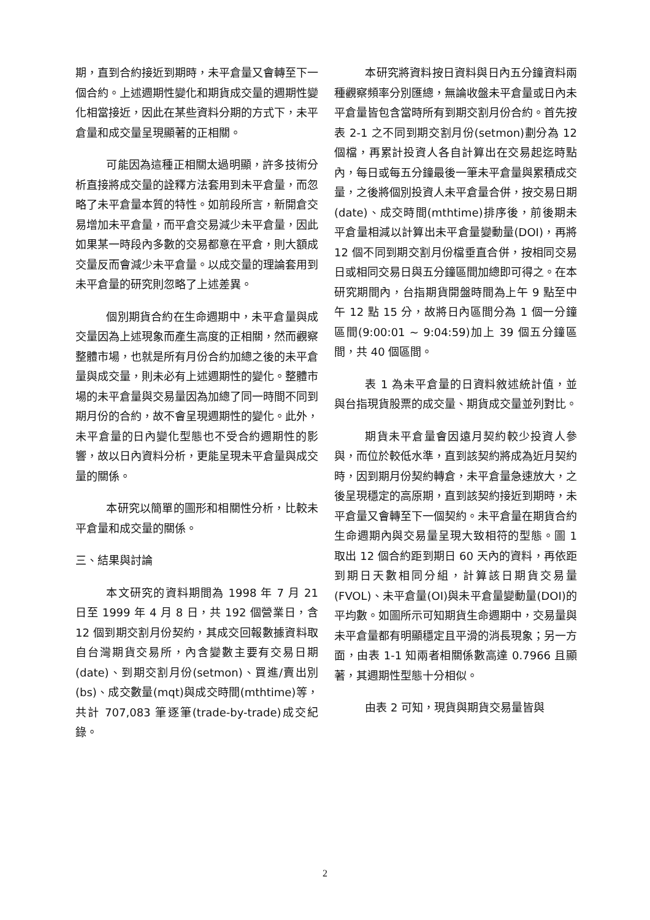期，直到合約接近到期時，未平倉量又會轉至下一個合約。上述週期性變化和期貨成交量的週期性變化相當接近，因此在某些資料分期的方式下，未平倉量和成交量呈現顯著的正相關。
可能因為這種正相關太過明顯，許多技術分析直接將成交量的詮釋方法套用到未平倉量，而忽略了未平倉量本質的特性。如前段所言，新開倉交易增加未平倉量，而平倉交易減少未平倉量，因此如果某一時段內多數的交易都意在平倉，則大額成交量反而會減少未平倉量。以成交量的理論套用到未平倉量的研究則忽略了上述差異。
個別期貨合約在生命週期中，未平倉量與成交量因為上述現象而產生高度的正相關，然而觀察整體市場，也就是所有月份合約加總之後的未平倉量與成交量，則未必有上述週期性的變化。整體市場的未平倉量與交易量因為加總了同一時間不同到期月份的合約，故不會呈現週期性的變化。此外，未平倉量的日內變化型態也不受合約週期性的影響，故以日內資料分析，更能呈現未平倉量與成交量的關係。
本研究以簡單的圖形和相關性分析，比較未平倉量和成交量的關係。
三、結果與討論
本文研究的資料期間為 1998 年 7 月 21 日至 1999 年 4 月 8 日，共 192 個營業日，含 12 個到期交割月份契約，其成交回報數據資料取自台灣期貨交易所，內含變數主要有交易日期(date)、到期交割月份(setmon)、買進/賣出別(bs)、成交數量(mqt)與成交時間(mthtime)等，共計 707,083 筆逐筆(trade-by-trade)成交紀錄。
本研究將資料按日資料與日內五分鐘資料兩種觀察頻率分別匯總，無論收盤未平倉量或日內未平倉量皆包含當時所有到期交割月份合約。首先按表 2-1 之不同到期交割月份(setmon)劃分為 12 個檔，再累計投資人各自計算出在交易起迄時點內，每日或每五分鐘最後一筆未平倉量與累積成交量，之後將個別投資人未平倉量合併，按交易日期(date)、成交時間(mthtime)排序後，前後期未平倉量相減以計算出未平倉量變動量(DOI)，再將 12 個不同到期交割月份檔垂直合併，按相同交易日或相同交易日與五分鐘區間加總即可得之。在本研究期間內，台指期貨開盤時間為上午 9 點至中午 12 點 15 分，故將日內區間分為 1 個一分鐘區間(9:00:01 ~ 9:04:59)加上 39 個五分鐘區間，共 40 個區間。
表 1 為未平倉量的日資料敘述統計值，並與台指現貨股票的成交量、期貨成交量並列對比。
期貨未平倉量會因遠月契約較少投資人參與，而位於較低水準，直到該契約將成為近月契約時，因到期月份契約轉倉，未平倉量急速放大，之後呈現穩定的高原期，直到該契約接近到期時，未平倉量又會轉至下一個契約。未平倉量在期貨合約生命週期內與交易量呈現大致相符的型態。圖 1 取出 12 個合約距到期日 60 天內的資料，再依距到期日天數相同分組，計算該日期貨交易量(FVOL)、未平倉量(OI)與未平倉量變動量(DOI)的平均數。如圖所示可知期貨生命週期中，交易量與未平倉量都有明顯穩定且平滑的消長現象；另一方面，由表 1-1 知兩者相關係數高達 0.7966 且顯著，其週期性型態十分相似。
由表 2 可知，現貨與期貨交易量皆與
2